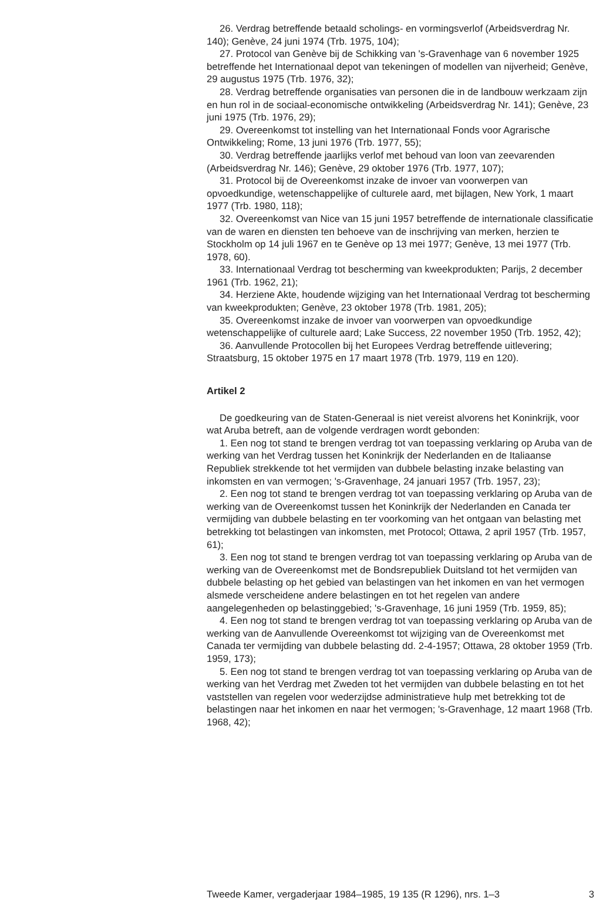26. Verdrag betreffende betaald scholings- en vormingsverlof (Arbeidsverdrag Nr. 140); Genève, 24 juni 1974 (Trb. 1975, 104);
27. Protocol van Genève bij de Schikking van 's-Gravenhage van 6 november 1925 betreffende het Internationaal depot van tekeningen of modellen van nijverheid; Genève, 29 augustus 1975 (Trb. 1976, 32);
28. Verdrag betreffende organisaties van personen die in de landbouw werkzaam zijn en hun rol in de sociaal-economische ontwikkeling (Arbeidsverdrag Nr. 141); Genève, 23 juni 1975 (Trb. 1976, 29);
29. Overeenkomst tot instelling van het Internationaal Fonds voor Agrarische Ontwikkeling; Rome, 13 juni 1976 (Trb. 1977, 55);
30. Verdrag betreffende jaarlijks verlof met behoud van loon van zeevarenden (Arbeidsverdrag Nr. 146); Genève, 29 oktober 1976 (Trb. 1977, 107);
31. Protocol bij de Overeenkomst inzake de invoer van voorwerpen van opvoedkundige, wetenschappelijke of culturele aard, met bijlagen, New York, 1 maart 1977 (Trb. 1980, 118);
32. Overeenkomst van Nice van 15 juni 1957 betreffende de internationale classificatie van de waren en diensten ten behoeve van de inschrijving van merken, herzien te Stockholm op 14 juli 1967 en te Genève op 13 mei 1977; Genève, 13 mei 1977 (Trb. 1978, 60).
33. Internationaal Verdrag tot bescherming van kweekprodukten; Parijs, 2 december 1961 (Trb. 1962, 21);
34. Herziene Akte, houdende wijziging van het Internationaal Verdrag tot bescherming van kweekprodukten; Genève, 23 oktober 1978 (Trb. 1981, 205);
35. Overeenkomst inzake de invoer van voorwerpen van opvoedkundige wetenschappelijke of culturele aard; Lake Success, 22 november 1950 (Trb. 1952, 42);
36. Aanvullende Protocollen bij het Europees Verdrag betreffende uitlevering; Straatsburg, 15 oktober 1975 en 17 maart 1978 (Trb. 1979, 119 en 120).
Artikel 2
De goedkeuring van de Staten-Generaal is niet vereist alvorens het Koninkrijk, voor wat Aruba betreft, aan de volgende verdragen wordt gebonden:
1. Een nog tot stand te brengen verdrag tot van toepassing verklaring op Aruba van de werking van het Verdrag tussen het Koninkrijk der Nederlanden en de Italiaanse Republiek strekkende tot het vermijden van dubbele belasting inzake belasting van inkomsten en van vermogen; 's-Gravenhage, 24 januari 1957 (Trb. 1957, 23);
2. Een nog tot stand te brengen verdrag tot van toepassing verklaring op Aruba van de werking van de Overeenkomst tussen het Koninkrijk der Nederlanden en Canada ter vermijding van dubbele belasting en ter voorkoming van het ontgaan van belasting met betrekking tot belastingen van inkomsten, met Protocol; Ottawa, 2 april 1957 (Trb. 1957, 61);
3. Een nog tot stand te brengen verdrag tot van toepassing verklaring op Aruba van de werking van de Overeenkomst met de Bondsrepubliek Duitsland tot het vermijden van dubbele belasting op het gebied van belastingen van het inkomen en van het vermogen alsmede verscheidene andere belastingen en tot het regelen van andere aangelegenheden op belastinggebied; 's-Gravenhage, 16 juni 1959 (Trb. 1959, 85);
4. Een nog tot stand te brengen verdrag tot van toepassing verklaring op Aruba van de werking van de Aanvullende Overeenkomst tot wijziging van de Overeenkomst met Canada ter vermijding van dubbele belasting dd. 2-4-1957; Ottawa, 28 oktober 1959 (Trb. 1959, 173);
5. Een nog tot stand te brengen verdrag tot van toepassing verklaring op Aruba van de werking van het Verdrag met Zweden tot het vermijden van dubbele belasting en tot het vaststellen van regelen voor wederzijdse administratieve hulp met betrekking tot de belastingen naar het inkomen en naar het vermogen; 's-Gravenhage, 12 maart 1968 (Trb. 1968, 42);
Tweede Kamer, vergaderjaar 1984–1985, 19 135 (R 1296), nrs. 1–3 3